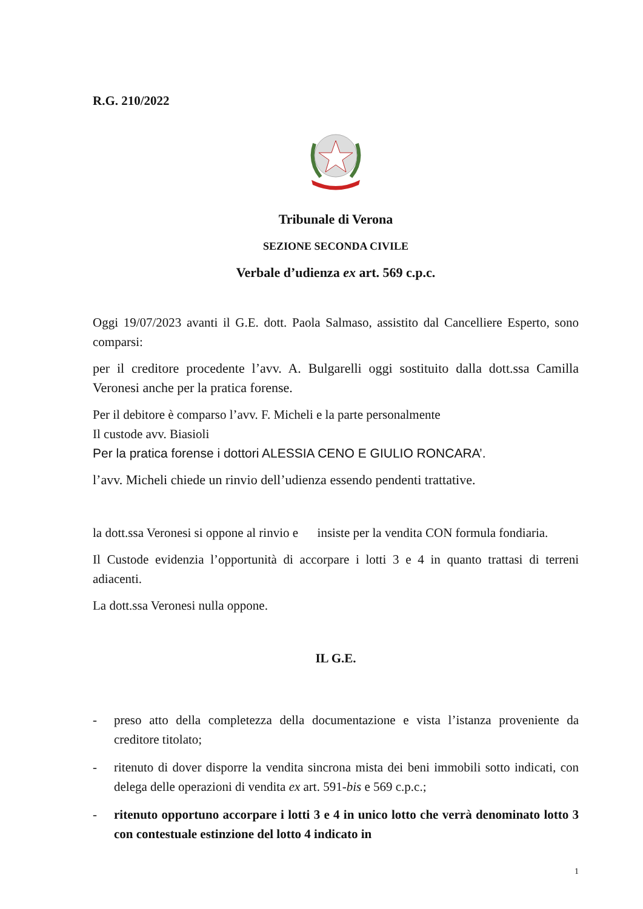R.G. 210/2022
Tribunale di Verona
SEZIONE SECONDA CIVILE
Verbale d’udienza ex art. 569 c.p.c.
Oggi 19/07/2023 avanti il G.E. dott. Paola Salmaso, assistito dal Cancelliere Esperto, sono comparsi:
per il creditore procedente l’avv. A. Bulgarelli oggi sostituito dalla dott.ssa Camilla Veronesi anche per la pratica forense.
Per il debitore è comparso l’avv. F. Micheli e la parte personalmente
Il custode avv. Biasioli
Per la pratica forense i dottori ALESSIA CENO E GIULIO RONCARA’.
l’avv. Micheli chiede un rinvio dell’udienza essendo pendenti trattative.
la dott.ssa Veronesi si oppone al rinvio e insiste per la vendita CON formula fondiaria.
Il Custode evidenzia l’opportunità di accorpare i lotti 3 e 4 in quanto trattasi di terreni adiacenti.
La dott.ssa Veronesi nulla oppone.
IL G.E.
- preso atto della completezza della documentazione e vista l’istanza proveniente da creditore titolato;
- ritenuto di dover disporre la vendita sincrona mista dei beni immobili sotto indicati, con delega delle operazioni di vendita ex art. 591-bis e 569 c.p.c.;
- ritenuto opportuno accorpare i lotti 3 e 4 in unico lotto che verrà denominato lotto 3 con contestuale estinzione del lotto 4 indicato in
1